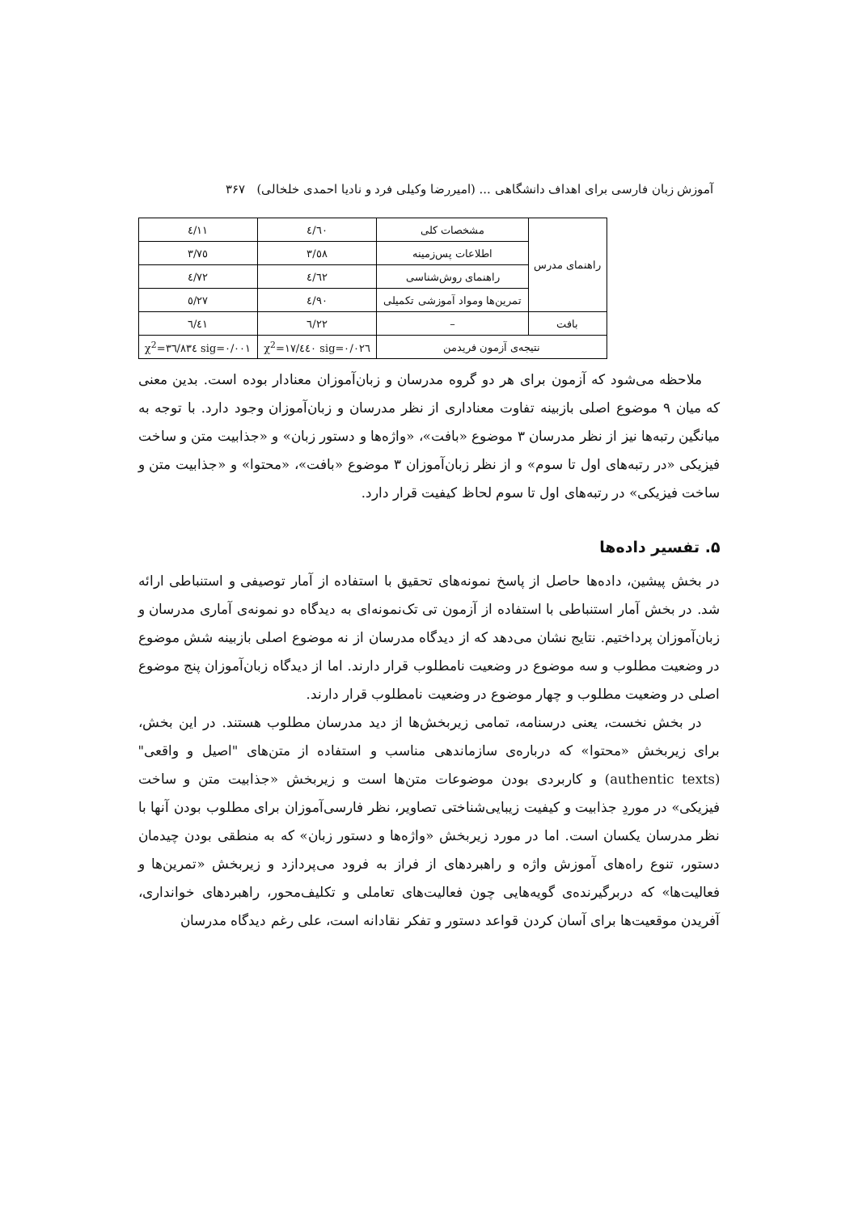آموزش زبان فارسی برای اهداف دانشگاهی ... (امیررضا وکیلی فرد و نادیا احمدی خلخالی) ۳۶۷
| راهنمای مدرس | مشخصات کلی | ٤/٦٠ | ٤/١١ |
| | اطلاعات پس‌زمینه | ٣/٥٨ | ٣/٧٥ |
| | راهنمای روش‌شناسی | ٤/٦٢ | ٤/٧٢ |
| | تمرین‌ها ومواد آموزشی تکمیلی | ٤/٩٠ | ٥/٢٧ |
| بافت | – | ٦/٢٢ | ٦/٤١ |
| نتیجه‌ی آزمون فریدمن | | χ<sup>2</sup>=١٧/٤٤٠ sig=٠/٠٢٦ | χ<sup>2</sup>=٣٦/٨٣٤ sig=٠/٠٠١ |
ملاحظه می‌شود که آزمون برای هر دو گروه مدرسان و زبان‌آموزان معنادار بوده است. بدین معنی که میان ۹ موضوع اصلی بازبینه تفاوت معناداری از نظر مدرسان و زبان‌آموزان وجود دارد. با توجه به میانگین رتبه‌ها نیز از نظر مدرسان ۳ موضوع «بافت»، «واژه‌ها و دستور زبان» و «جذابیت متن و ساخت فیزیکی «در رتبه‌های اول تا سوم» و از نظر زبان‌آموزان ۳ موضوع «بافت»، «محتوا» و «جذابیت متن و ساخت فیزیکی» در رتبه‌های اول تا سوم لحاظ کیفیت قرار دارد.
۵. تفسیر داده‌ها
در بخش پیشین، داده‌ها حاصل از پاسخ نمونه‌های تحقیق با استفاده از آمار توصیفی و استنباطی ارائه شد. در بخش آمار استنباطی با استفاده از آزمون تی تک‌نمونه‌ای به دیدگاه دو نمونه‌ی آماری مدرسان و زبان‌آموزان پرداختیم. نتایج نشان می‌دهد که از دیدگاه مدرسان از نه موضوع اصلی بازبینه شش موضوع در وضعیت مطلوب و سه موضوع در وضعیت نامطلوب قرار دارند. اما از دیدگاه زبان‌آموزان پنج موضوع اصلی در وضعیت مطلوب و چهار موضوع در وضعیت نامطلوب قرار دارند.
در بخش نخست، یعنی درسنامه، تمامی زیربخش‌ها از دید مدرسان مطلوب هستند. در این بخش، برای زیربخش «محتوا» که درباره‌ی سازماندهی مناسب و استفاده از متن‌های "اصیل و واقعی" (authentic texts) و کاربردی بودن موضوعات متن‌ها است و زیربخش «جذابیت متن و ساخت فیزیکی» در موردِ جذابیت و کیفیت زیبایی‌شناختی تصاویر، نظر فارسی‌آموزان برای مطلوب بودن آنها با نظر مدرسان یکسان است. اما در مورد زیربخش «واژه‌ها و دستور زبان» که به منطقی بودن چیدمان دستور، تنوع راه‌های آموزش واژه و راهبردهای از فراز به فرود می‌پردازد و زیربخش «تمرین‌ها و فعالیت‌ها» که دربرگیرنده‌ی گویه‌هایی چون فعالیت‌های تعاملی و تکلیف‌محور، راهبردهای خوانداری، آفریدن موقعیت‌ها برای آسان کردن قواعد دستور و تفکر نقادانه است، علی رغم دیدگاه مدرسان